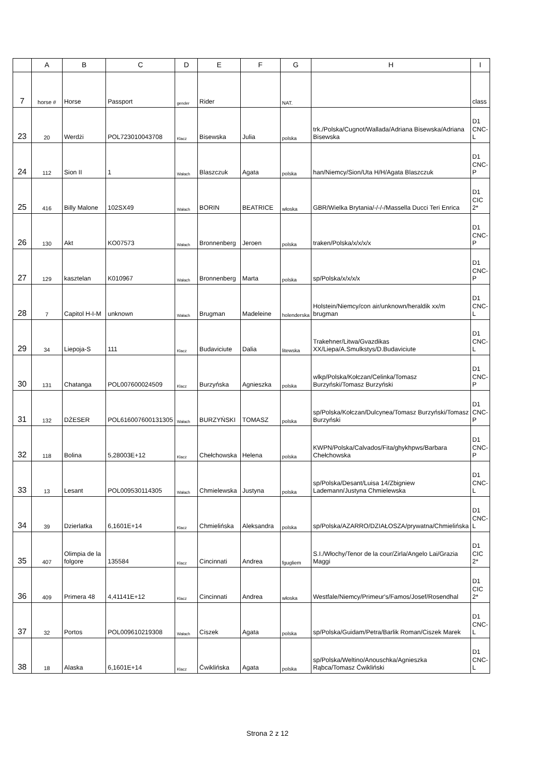| | A | B | C | D | E | F | G | H | I |
| --- | --- | --- | --- | --- | --- | --- | --- | --- | --- |
| 7 | horse # | Horse | Passport | gender | Rider | | NAT. | | class |
| 23 | 20 | Werdżi | POL723010043708 | Klacz | Bisewska | Julia | polska | trk./Polska/Cugnot/Wallada/Adriana Bisewska/Adriana Bisewska | D1 CNC-L |
| 24 | 112 | Sion II | 1 | Wałach | Blaszczuk | Agata | polska | han/Niemcy/Sion/Uta H/H/Agata Blaszczuk | D1 CNC-P |
| 25 | 416 | Billy Malone | 102SX49 | Wałach | BORIN | BEATRICE | włoska | GBR/Wielka Brytania/-/-/-/Massella Ducci Teri Enrica | D1 CIC 2* |
| 26 | 130 | Akt | KO07573 | Wałach | Bronnenberg | Jeroen | polska | traken/Polska/x/x/x/x | D1 CNC-P |
| 27 | 129 | kasztelan | K010967 | Wałach | Bronnenberg | Marta | polska | sp/Polska/x/x/x/x | D1 CNC-P |
| 28 | 7 | Capitol H-I-M | unknown | Wałach | Brugman | Madeleine | holenderska | Holstein/Niemcy/con air/unknown/heraldik xx/m brugman | D1 CNC-L |
| 29 | 34 | Liepoja-S | 111 | Klacz | Budaviciute | Dalia | litewska | Trakehner/Litwa/Gvazdikas XX/Liepa/A.Smulkstys/D.Budaviciute | D1 CNC-L |
| 30 | 131 | Chatanga | POL007600024509 | Klacz | Burzyńska | Agnieszka | polska | wlkp/Polska/Kołczan/Celinka/Tomasz Burzyński/Tomasz Burzyński | D1 CNC-P |
| 31 | 132 | DŻESER | POL616007600131305 | Wałach | BURZYŃSKI | TOMASZ | polska | sp/Polska/Kołczan/Dulcynea/Tomasz Burzyński/Tomasz Burzyński | D1 CNC-P |
| 32 | 118 | Bolina | 5,28003E+12 | Klacz | Chełchowska | Helena | polska | KWPN/Polska/Calvados/Fita/ghykhpws/Barbara Chełchowska | D1 CNC-P |
| 33 | 13 | Lesant | POL009530114305 | Wałach | Chmielewska | Justyna | polska | sp/Polska/Desant/Luisa 14/Zbigniew Lademann/Justyna Chmielewska | D1 CNC-L |
| 34 | 39 | Dzierlatka | 6,1601E+14 | Klacz | Chmielińska | Aleksandra | polska | sp/Polska/AZARRO/DZIAŁOSZA/prywatna/Chmielińska | D1 CNC-L |
| 35 | 407 | Olimpia de la folgore | 135584 | Klacz | Cincinnati | Andrea | fgugliem | S.I./Włochy/Tenor de la cour/Zirla/Angelo Lai/Grazia Maggi | D1 CIC 2* |
| 36 | 409 | Primera 48 | 4,41141E+12 | Klacz | Cincinnati | Andrea | włoska | Westfale/Niemcy/Primeur's/Famos/Josef/Rosendhal | D1 CIC 2* |
| 37 | 32 | Portos | POL009610219308 | Wałach | Ciszek | Agata | polska | sp/Polska/Guidam/Petra/Barlik Roman/Ciszek Marek | D1 CNC-L |
| 38 | 18 | Alaska | 6,1601E+14 | Klacz | Ćwiklińska | Agata | polska | sp/Polska/Weltino/Anouschka/Agnieszka Rąbca/Tomasz Ćwikliński | D1 CNC-L |
Strona 2 z 12